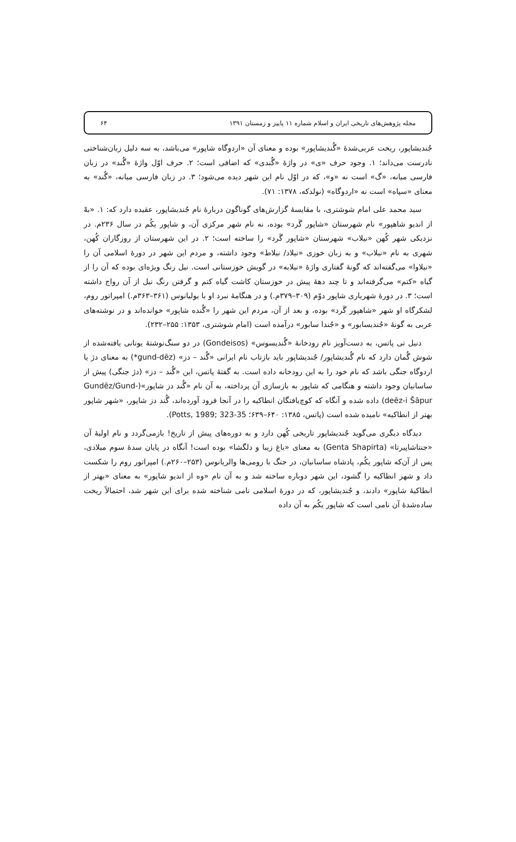مجله پژوهش‌های تاریخی ایران و اسلام شماره ۱۱ پاییز و زمستان ۱۳۹۱ ۶۴
جُندیشاپور، ریخت عربی‌شدهٔ «گُندیشاپور» بوده و معنای آن «اردوگاه شاپور» می‌باشد، به سه دلیل زبان‌شناختی نادرست می‌داند؛ ۱. وجود حرف «ی» در واژهٔ «گُندی» که اضافی است؛ ۲. حرف اوّل واژهٔ «گُند» در زبان فارسی میانه، «گ» است نه «و»، که در اوّل نام این شهر دیده می‌شود؛ ۳. در زبان فارسی میانه، «گُند» به معنای «سپاه» است نه «اردوگاه» (نولدکه، ۱۳۷۸: ۷۱).
سید محمد علی امام شوشتری، با مقایسهٔ گزارش‌های گوناگون دربارهٔ نام جُندیشاپور، عقیده دارد که: ۱. «بهْ از اندیو شاهپور» نام شهرستان «شاپور گَرد» بوده، نه نام شهر مرکزی آن، و شاپور یکُم در سال ۲۳۶م. در نزدیکی شهر کُهن «نیلاب» شهرستان «شاپور گَرد» را ساخته است؛ ۲. در این شهرستان از روزگاران کُهن، شهری به نام «نیلاب» و به زبان خوزی «نیلاد/ نیلاط» وجود داشته، و مردم این شهر در دورهٔ اسلامی آن را «نیلاوا» می‌گفته‌اند که گونهٔ گفتاری واژهٔ «نیلابه» در گویش خوزستانی است. نیل رنگ ویژه‌ای بوده که آن را از گیاه «کتم» می‌گرفته‌اند و تا چند دههٔ پیش در خوزستان کاشت گیاه کتم و گرفتن رنگ نیل از آن رواج داشته است؛ ۳. در دورهٔ شهریاری شاپور دوّم (۳۰۹–۳۷۹م.) و در هنگامهٔ نبرد او با یولیانوس (۳۶۱–۳۶۳م.) امپراتور روم، لشکرگاه او شهر «شاهپور گَرد» بوده، و بعد از آن، مردم این شهر را «گُنده شاپور» خوانده‌اند و در نوشته‌های عربی به گونهٔ «جُندیسابور» و «جُندا سابور» درآمده است (امام شوشتری، ۱۳۵۳: ۲۵۵–۲۳۲).
دنیل تی پاتس، به دست‌آویز نام رودخانهٔ «گُندیسوس» (Gondeisos) در دو سنگ‌نوشتهٔ یونانی یافته‌شده از شوش گُمان دارد که نام گُندیشاپور/ جُندیشاپور باید بازتاب نام ایرانی «گُند – دز» (gund-dēz*) به معنای دژ یا اردوگاه جنگی باشد که نام خود را به این رودخانه داده است. به گفتهٔ پاتس، این «گُند – دز» (دژ جنگی) پیش از ساسانیان وجود داشته و هنگامی که شاپور به بازسازی آن پرداخته، به آن نام «گُند دز شاپور»(Gundēz/Gund-deēz-i Šāpur) داده شده و آنگاه که کوچ‌یافتگان انطاکیه را در آنجا فرود آورده‌اند، گُند دز شاپور، «شهر شاپور بهتر از انطاکیه» نامیده شده است (پاتس، ۱۳۸۵: ۶۴۰–۶۳۹؛ Potts, 1989; 323-35).
دیدگاه دیگری می‌گوید جُندیشاپور تاریخی کُهن دارد و به دوره‌های پیش از تاریخ! بازمی‌گردد و نام اولیهٔ آن «جنتاشاپیرتا» (Genta Shapirta) به معنای «باغ زیبا و دلگشا» بوده است! آنگاه در پایان سدهٔ سوم میلادی، پس از آن‌که شاپور یکُم، پادشاه ساسانیان، در جنگ با رومی‌ها والریانوس (۲۵۳–۲۶۰م.) امپراتور روم را شکست داد و شهر انطاکیه را گشود، این شهر دوباره ساخته شد و به آن نام «وه از اندیو شاپور» به معنای «بهتر از انطاکیهٔ شاپور» دادند، و جُندیشاپور، که در دورهٔ اسلامی نامی شناخته شده برای این شهر شد، احتمالاً ریخت ساده‌شدهٔ آن نامی است که شاپور یکُم به آن داده